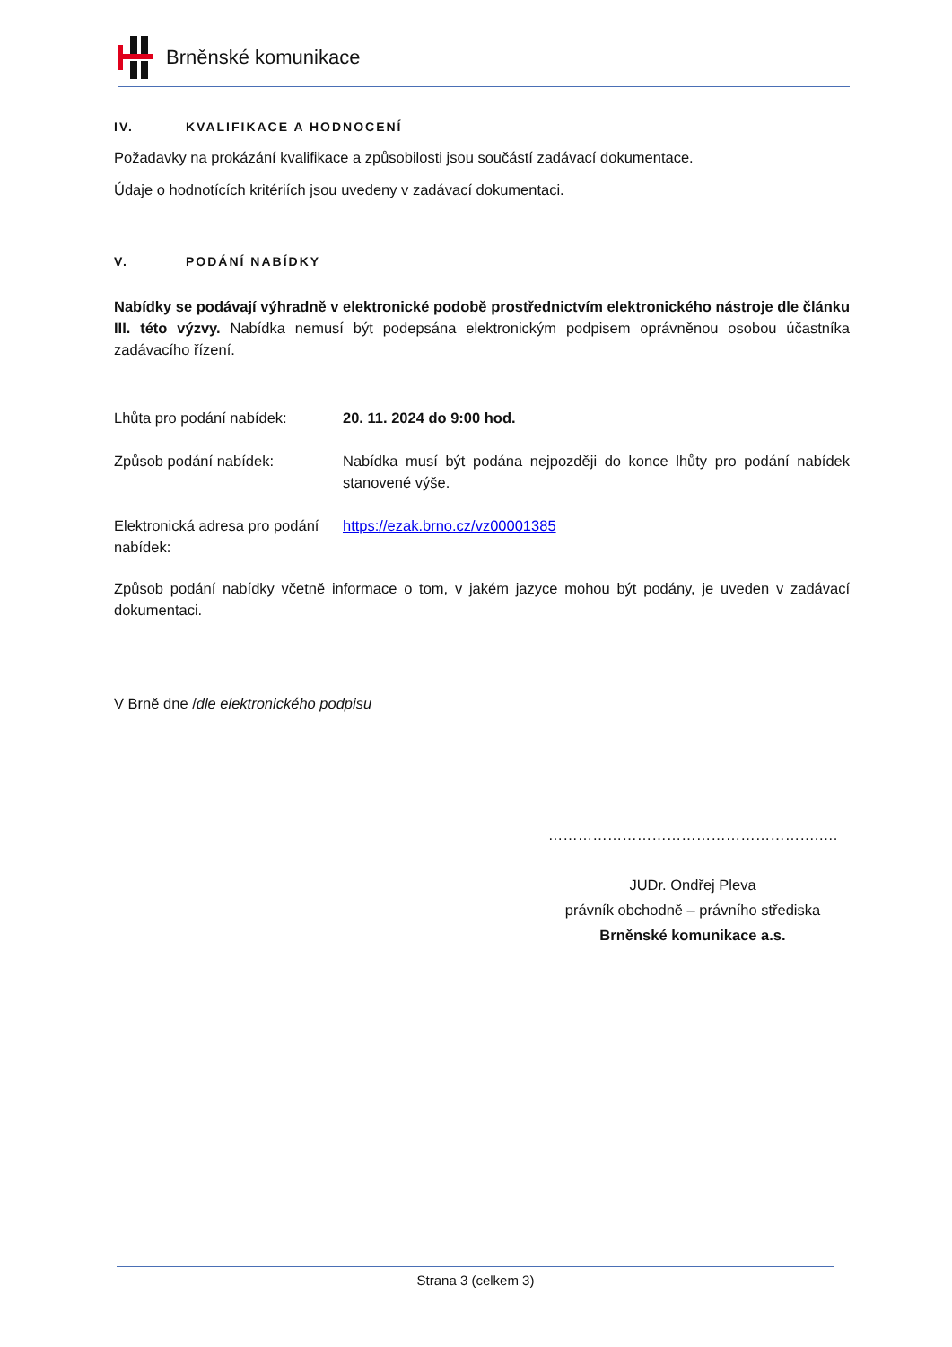Brněnské komunikace
IV. KVALIFIKACE A HODNOCENÍ
Požadavky na prokázání kvalifikace a způsobilosti jsou součástí zadávací dokumentace.
Údaje o hodnotících kritériích jsou uvedeny v zadávací dokumentaci.
V. PODÁNÍ NABÍDKY
Nabídky se podávají výhradně v elektronické podobě prostřednictvím elektronického nástroje dle článku III. této výzvy. Nabídka nemusí být podepsána elektronickým podpisem oprávněnou osobou účastníka zadávacího řízení.
Lhůta pro podání nabídek: 20. 11. 2024 do 9:00 hod.
Způsob podání nabídek: Nabídka musí být podána nejpozději do konce lhůty pro podání nabídek stanovené výše.
Elektronická adresa pro podání nabídek:
https://ezak.brno.cz/vz00001385
Způsob podání nabídky včetně informace o tom, v jakém jazyce mohou být podány, je uveden v zadávací dokumentaci.
V Brně dne /dle elektronického podpisu
……………………………………………….….
JUDr. Ondřej Pleva
právník obchodně – právního střediska
Brněnské komunikace a.s.
Strana 3 (celkem 3)